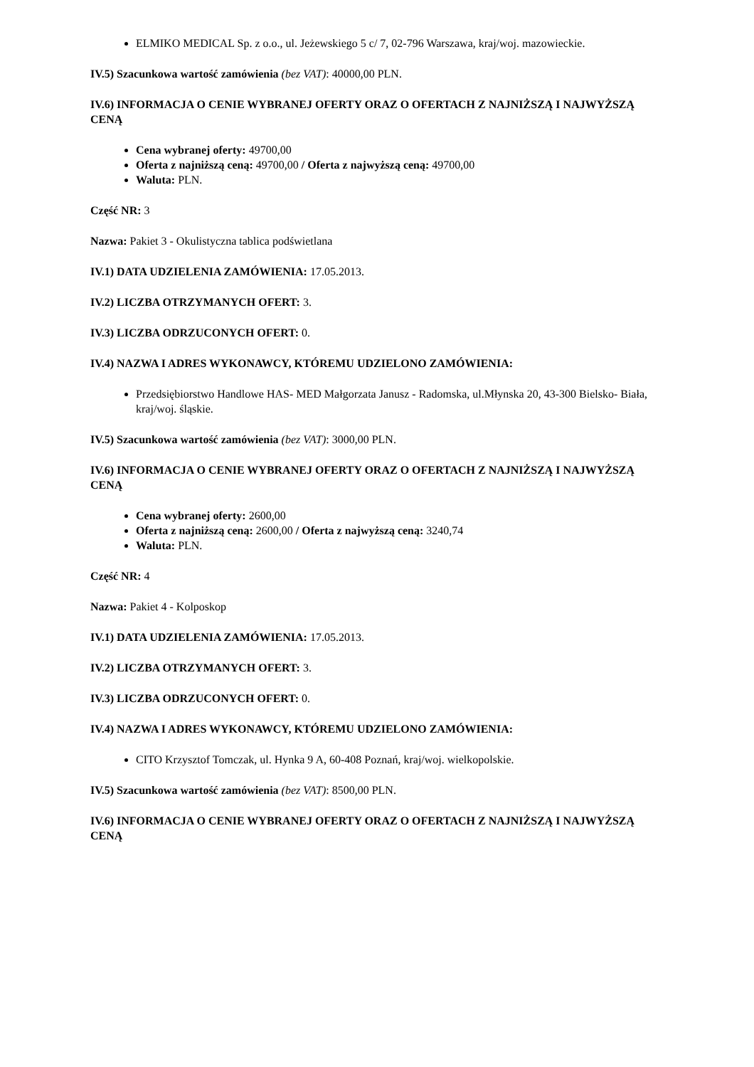ELMIKO MEDICAL Sp. z o.o., ul. Jeżewskiego 5 c/ 7, 02-796 Warszawa, kraj/woj. mazowieckie.
IV.5) Szacunkowa wartość zamówienia (bez VAT): 40000,00 PLN.
IV.6) INFORMACJA O CENIE WYBRANEJ OFERTY ORAZ O OFERTACH Z NAJNIŻSZĄ I NAJWYŻSZĄ CENĄ
Cena wybranej oferty: 49700,00
Oferta z najniższą ceną: 49700,00 / Oferta z najwyższą ceną: 49700,00
Waluta: PLN.
Część NR: 3
Nazwa: Pakiet 3 - Okulistyczna tablica podświetlana
IV.1) DATA UDZIELENIA ZAMÓWIENIA: 17.05.2013.
IV.2) LICZBA OTRZYMANYCH OFERT: 3.
IV.3) LICZBA ODRZUCONYCH OFERT: 0.
IV.4) NAZWA I ADRES WYKONAWCY, KTÓREMU UDZIELONO ZAMÓWIENIA:
Przedsiębiorstwo Handlowe HAS- MED Małgorzata Janusz - Radomska, ul.Młynska 20, 43-300 Bielsko- Biała, kraj/woj. śląskie.
IV.5) Szacunkowa wartość zamówienia (bez VAT): 3000,00 PLN.
IV.6) INFORMACJA O CENIE WYBRANEJ OFERTY ORAZ O OFERTACH Z NAJNIŻSZĄ I NAJWYŻSZĄ CENĄ
Cena wybranej oferty: 2600,00
Oferta z najniższą ceną: 2600,00 / Oferta z najwyższą ceną: 3240,74
Waluta: PLN.
Część NR: 4
Nazwa: Pakiet 4 - Kolposkop
IV.1) DATA UDZIELENIA ZAMÓWIENIA: 17.05.2013.
IV.2) LICZBA OTRZYMANYCH OFERT: 3.
IV.3) LICZBA ODRZUCONYCH OFERT: 0.
IV.4) NAZWA I ADRES WYKONAWCY, KTÓREMU UDZIELONO ZAMÓWIENIA:
CITO Krzysztof Tomczak, ul. Hynka 9 A, 60-408 Poznań, kraj/woj. wielkopolskie.
IV.5) Szacunkowa wartość zamówienia (bez VAT): 8500,00 PLN.
IV.6) INFORMACJA O CENIE WYBRANEJ OFERTY ORAZ O OFERTACH Z NAJNIŻSZĄ I NAJWYŻSZĄ CENĄ